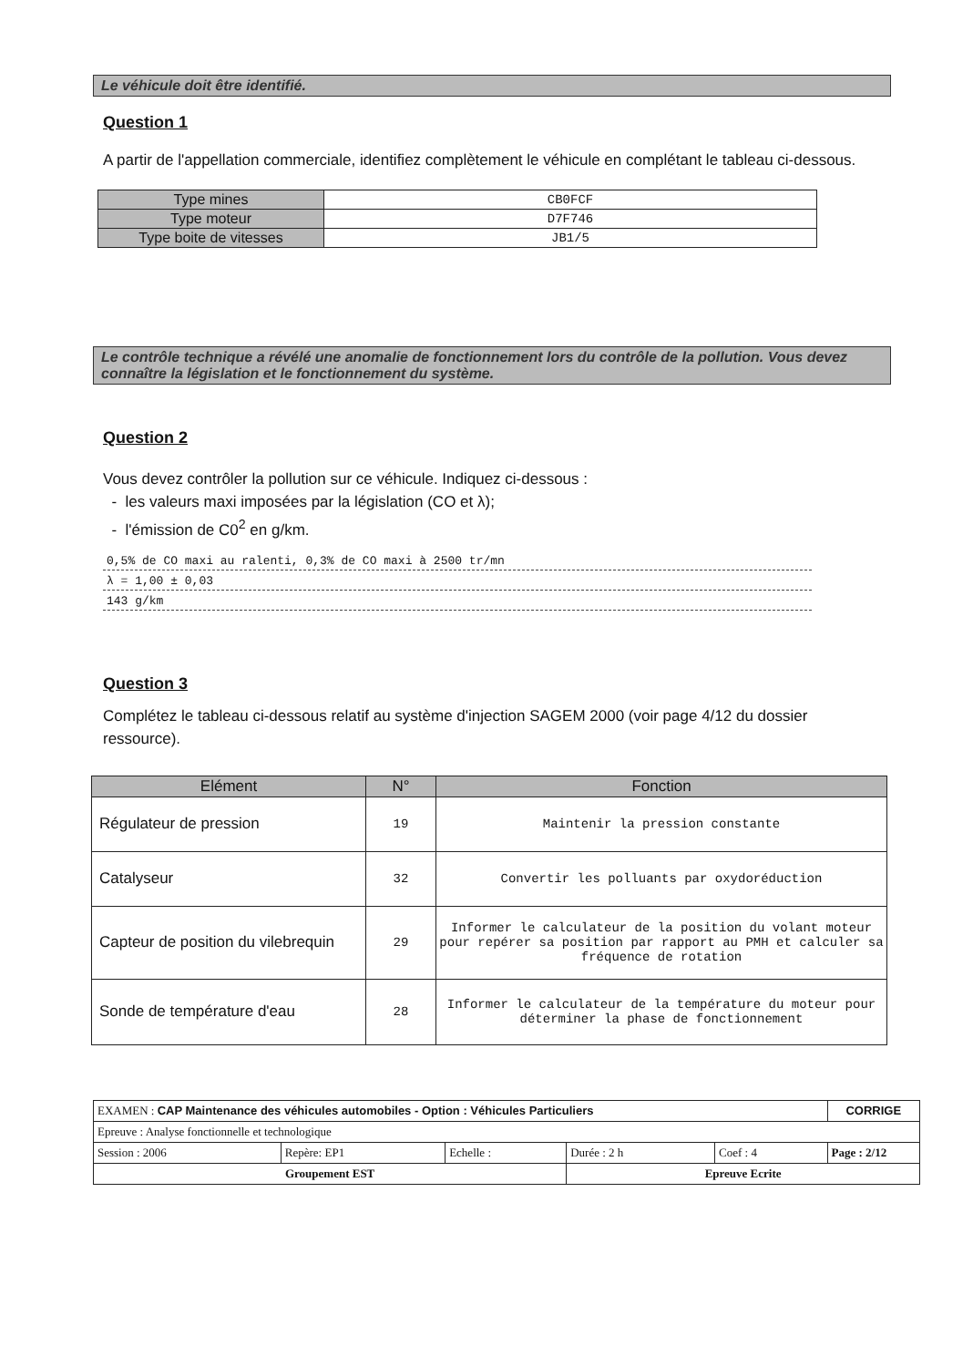Le véhicule doit être identifié.
Question 1
A partir de l'appellation commerciale, identifiez complètement le véhicule en complétant le tableau ci-dessous.
| Type mines | CB0FCF |
| Type moteur | D7F746 |
| Type boite de vitesses | JB1/5 |
Le contrôle technique a révélé une anomalie de fonctionnement lors du contrôle de la pollution. Vous devez connaître la législation et le fonctionnement du système.
Question 2
Vous devez contrôler la pollution sur ce véhicule. Indiquez ci-dessous :
- les valeurs maxi imposées par la législation (CO et λ);
- l'émission de C0<sup>2</sup> en g/km.
0,5% de CO maxi au ralenti, 0,3% de CO maxi à 2500 tr/mn
λ = 1,00 ± 0,03
143 g/km
Question 3
Complétez le tableau ci-dessous relatif au système d'injection SAGEM 2000 (voir page 4/12 du dossier ressource).
| Elément | N° | Fonction |
| --- | --- | --- |
| Régulateur de pression | 19 | Maintenir la pression constante |
| Catalyseur | 32 | Convertir les polluants par oxydoréduction |
| Capteur de position du vilebrequin | 29 | Informer le calculateur de la position du volant moteur pour repérer sa position par rapport au PMH et calculer sa fréquence de rotation |
| Sonde de température d'eau | 28 | Informer le calculateur de la température du moteur pour déterminer la phase de fonctionnement |
| EXAMEN : CAP Maintenance des véhicules automobiles - Option : Véhicules Particuliers | | | | | CORRIGE |
| Epreuve : Analyse fonctionnelle et technologique | | | | | |
| Session : 2006 | Repère: EP1 | Echelle : | Durée : 2 h | Coef : 4 | Page : 2/12 |
| Groupement EST | | | Epreuve Ecrite | | |